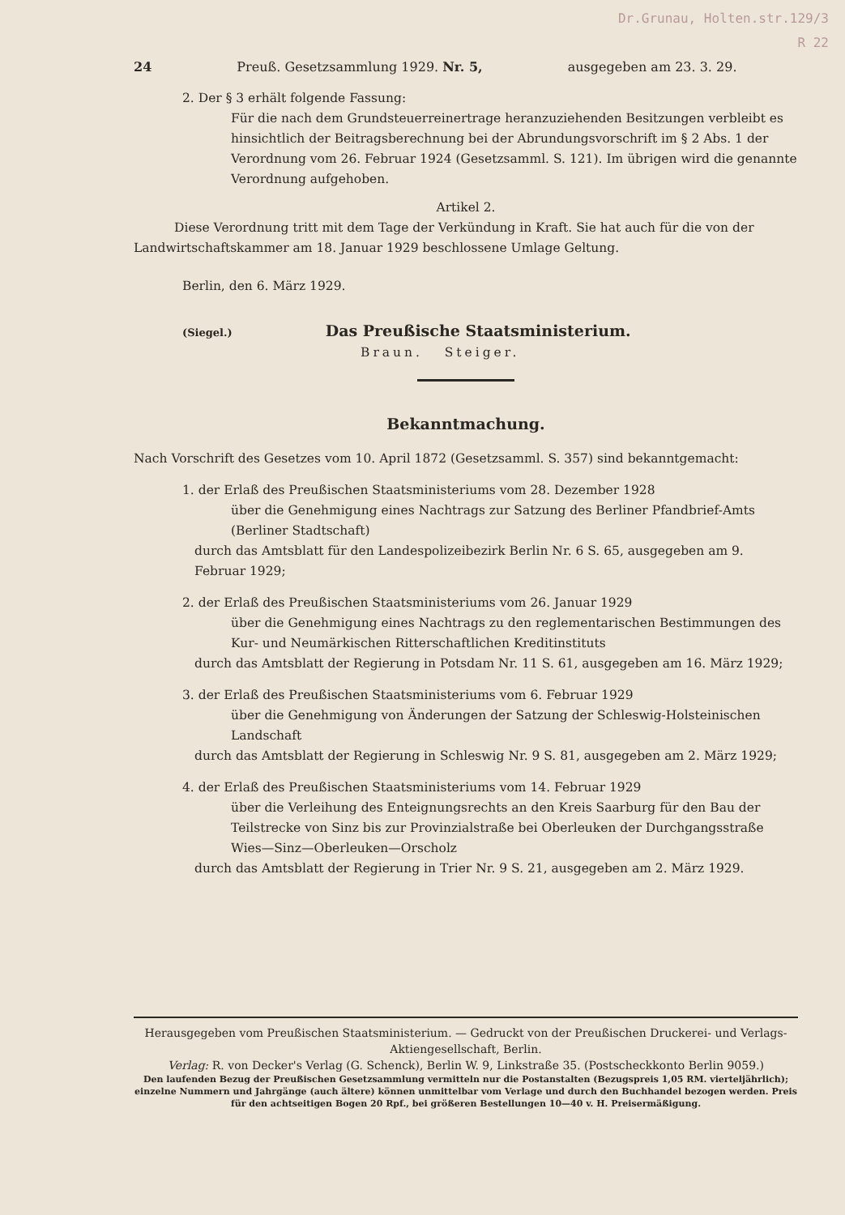Dr.Grunau, Holten.str.129/3
R 22
24 Preuß. Gesetzsammlung 1929. Nr. 5, ausgegeben am 23. 3. 29.
2. Der § 3 erhält folgende Fassung:
Für die nach dem Grundsteuerreinertrage heranzuziehenden Besitzungen verbleibt es hinsichtlich der Beitragsberechnung bei der Abrundungsvorschrift im § 2 Abs. 1 der Verordnung vom 26. Februar 1924 (Gesetzsamml. S. 121). Im übrigen wird die genannte Verordnung aufgehoben.
Artikel 2.
Diese Verordnung tritt mit dem Tage der Verkündung in Kraft. Sie hat auch für die von der Landwirtschaftskammer am 18. Januar 1929 beschlossene Umlage Geltung.
Berlin, den 6. März 1929.
(Siegel.) Das Preußische Staatsministerium.
Braun. Steiger.
Bekanntmachung.
Nach Vorschrift des Gesetzes vom 10. April 1872 (Gesetzsamml. S. 357) sind bekanntgemacht:
1. der Erlaß des Preußischen Staatsministeriums vom 28. Dezember 1928
über die Genehmigung eines Nachtrags zur Satzung des Berliner Pfandbrief-Amts (Berliner Stadtschaft)
durch das Amtsblatt für den Landespolizeibezirk Berlin Nr. 6 S. 65, ausgegeben am 9. Februar 1929;
2. der Erlaß des Preußischen Staatsministeriums vom 26. Januar 1929
über die Genehmigung eines Nachtrags zu den reglementarischen Bestimmungen des Kur- und Neumärkischen Ritterschaftlichen Kreditinstituts
durch das Amtsblatt der Regierung in Potsdam Nr. 11 S. 61, ausgegeben am 16. März 1929;
3. der Erlaß des Preußischen Staatsministeriums vom 6. Februar 1929
über die Genehmigung von Änderungen der Satzung der Schleswig-Holsteinischen Landschaft
durch das Amtsblatt der Regierung in Schleswig Nr. 9 S. 81, ausgegeben am 2. März 1929;
4. der Erlaß des Preußischen Staatsministeriums vom 14. Februar 1929
über die Verleihung des Enteignungsrechts an den Kreis Saarburg für den Bau der Teilstrecke von Sinz bis zur Provinzialstraße bei Oberleuken der Durchgangsstraße Wies—Sinz—Oberleuken—Orscholz
durch das Amtsblatt der Regierung in Trier Nr. 9 S. 21, ausgegeben am 2. März 1929.
Herausgegeben vom Preußischen Staatsministerium. — Gedruckt von der Preußischen Druckerei- und Verlags-Aktiengesellschaft, Berlin.
Verlag: R. von Decker's Verlag (G. Schenck), Berlin W. 9, Linkstraße 35. (Postscheckkonto Berlin 9059.)
Den laufenden Bezug der Preußischen Gesetzsammlung vermitteln nur die Postanstalten (Bezugspreis 1,05 RM. vierteljährlich); einzelne Nummern und Jahrgänge (auch ältere) können unmittelbar vom Verlage und durch den Buchhandel bezogen werden. Preis für den achtseitigen Bogen 20 Rpf., bei größeren Bestellungen 10—40 v. H. Preisermäßigung.